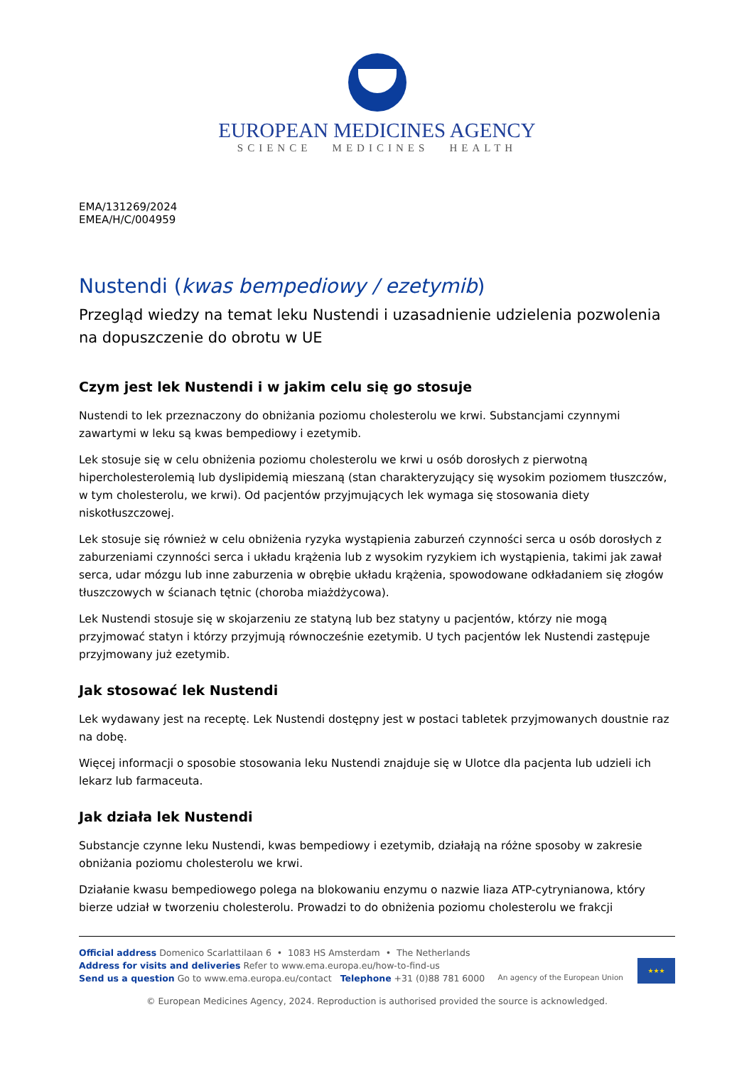EUROPEAN MEDICINES AGENCY
SCIENCE MEDICINES HEALTH
EMA/131269/2024
EMEA/H/C/004959
Nustendi (kwas bempediowy / ezetymib)
Przegląd wiedzy na temat leku Nustendi i uzasadnienie udzielenia pozwolenia na dopuszczenie do obrotu w UE
Czym jest lek Nustendi i w jakim celu się go stosuje
Nustendi to lek przeznaczony do obniżania poziomu cholesterolu we krwi. Substancjami czynnymi zawartymi w leku są kwas bempediowy i ezetymib.
Lek stosuje się w celu obniżenia poziomu cholesterolu we krwi u osób dorosłych z pierwotną hipercholesterolemią lub dyslipidemią mieszaną (stan charakteryzujący się wysokim poziomem tłuszczów, w tym cholesterolu, we krwi). Od pacjentów przyjmujących lek wymaga się stosowania diety niskotłuszczowej.
Lek stosuje się również w celu obniżenia ryzyka wystąpienia zaburzeń czynności serca u osób dorosłych z zaburzeniami czynności serca i układu krążenia lub z wysokim ryzykiem ich wystąpienia, takimi jak zawał serca, udar mózgu lub inne zaburzenia w obrębie układu krążenia, spowodowane odkładaniem się złogów tłuszczowych w ścianach tętnic (choroba miażdżycowa).
Lek Nustendi stosuje się w skojarzeniu ze statyną lub bez statyny u pacjentów, którzy nie mogą przyjmować statyn i którzy przyjmują równocześnie ezetymib. U tych pacjentów lek Nustendi zastępuje przyjmowany już ezetymib.
Jak stosować lek Nustendi
Lek wydawany jest na receptę. Lek Nustendi dostępny jest w postaci tabletek przyjmowanych doustnie raz na dobę.
Więcej informacji o sposobie stosowania leku Nustendi znajduje się w Ulotce dla pacjenta lub udzieli ich lekarz lub farmaceuta.
Jak działa lek Nustendi
Substancje czynne leku Nustendi, kwas bempediowy i ezetymib, działają na różne sposoby w zakresie obniżania poziomu cholesterolu we krwi.
Działanie kwasu bempediowego polega na blokowaniu enzymu o nazwie liaza ATP-cytrynianowa, który bierze udział w tworzeniu cholesterolu. Prowadzi to do obniżenia poziomu cholesterolu we frakcji
Official address Domenico Scarlattilaan 6 • 1083 HS Amsterdam • The Netherlands
Address for visits and deliveries Refer to www.ema.europa.eu/how-to-find-us
Send us a question Go to www.ema.europa.eu/contact Telephone +31 (0)88 781 6000
An agency of the European Union
★★★
© European Medicines Agency, 2024. Reproduction is authorised provided the source is acknowledged.